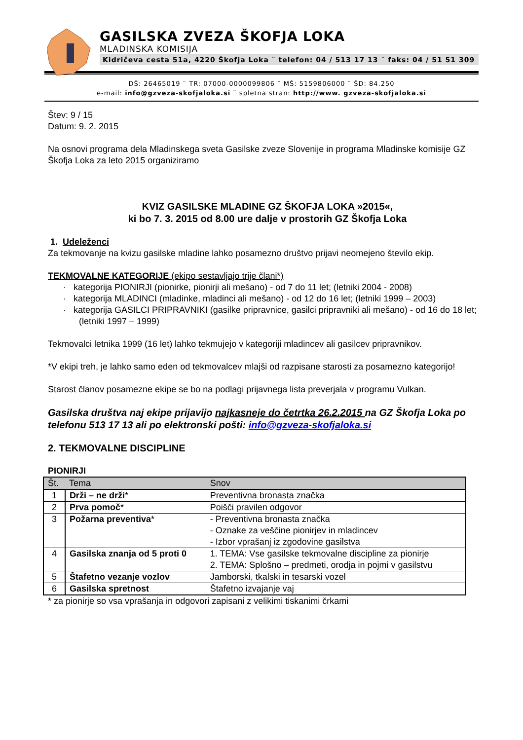GASILSKA ZVEZA ŠKOFJA LOKA
MLADINSKA KOMISIJA
Kidričeva cesta 51a, 4220 Škofja Loka ¨ telefon: 04 / 513 17 13 ¨ faks: 04 / 51 51 309
DŠ: 26465019 ¨ TR: 07000-0000099806 ¨ MŠ: 5159806000 ¨ ŠD: 84.250
e-mail: info@gzveza-skofjaloka.si ¨ spletna stran: http://www. gzveza-skofjaloka.si
Štev: 9 / 15
Datum: 9. 2. 2015
Na osnovi programa dela Mladinskega sveta Gasilske zveze Slovenije in programa Mladinske komisije GZ Škofja Loka za leto 2015 organiziramo
KVIZ GASILSKE MLADINE GZ ŠKOFJA LOKA »2015«,
ki bo 7. 3. 2015 od 8.00 ure dalje v prostorih GZ Škofja Loka
1. Udeleženci
Za tekmovanje na kvizu gasilske mladine lahko posamezno društvo prijavi neomejeno število ekip.
TEKMOVALNE KATEGORIJE (ekipo sestavljajo trije člani*)
· kategorija PIONIRJI (pionirke, pionirji ali mešano) - od 7 do 11 let; (letniki 2004 - 2008)
· kategorija MLADINCI (mladinke, mladinci ali mešano) - od 12 do 16 let; (letniki 1999 – 2003)
· kategorija GASILCI PRIPRAVNIKI (gasilke pripravnice, gasilci pripravniki ali mešano) - od 16 do 18 let; (letniki 1997 – 1999)
Tekmovalci letnika 1999 (16 let) lahko tekmujejo v kategoriji mladincev ali gasilcev pripravnikov.
*V ekipi treh, je lahko samo eden od tekmovalcev mlajši od razpisane starosti za posamezno kategorijo!
Starost članov posamezne ekipe se bo na podlagi prijavnega lista preverjala v programu Vulkan.
Gasilska društva naj ekipe prijavijo najkasneje do četrtka 26.2.2015 na GZ Škofja Loka po telefonu 513 17 13 ali po elektronski pošti: info@gzveza-skofjaloka.si
2. TEKMOVALNE DISCIPLINE
PIONIRJI
| Št. | Tema | Snov |
| --- | --- | --- |
| 1 | Drži – ne drži * | Preventivna bronasta značka |
| 2 | Prva pomoč * | Poišči pravilen odgovor |
| 3 | Požarna preventiva * | - Preventivna bronasta značka - Oznake za veščine pionirjev in mladincev - Izbor vprašanj iz zgodovine gasilstva |
| 4 | Gasilska znanja od 5 proti 0 | 1. TEMA: Vse gasilske tekmovalne discipline za pionirje 2. TEMA: Splošno – predmeti, orodja in pojmi v gasilstvu |
| 5 | Štafetno vezanje vozlov | Jamborski, tkalski in tesarski vozel |
| 6 | Gasilska spretnost | Štafetno izvajanje vaj |
* za pionirje so vsa vprašanja in odgovori zapisani z velikimi tiskanimi črkami